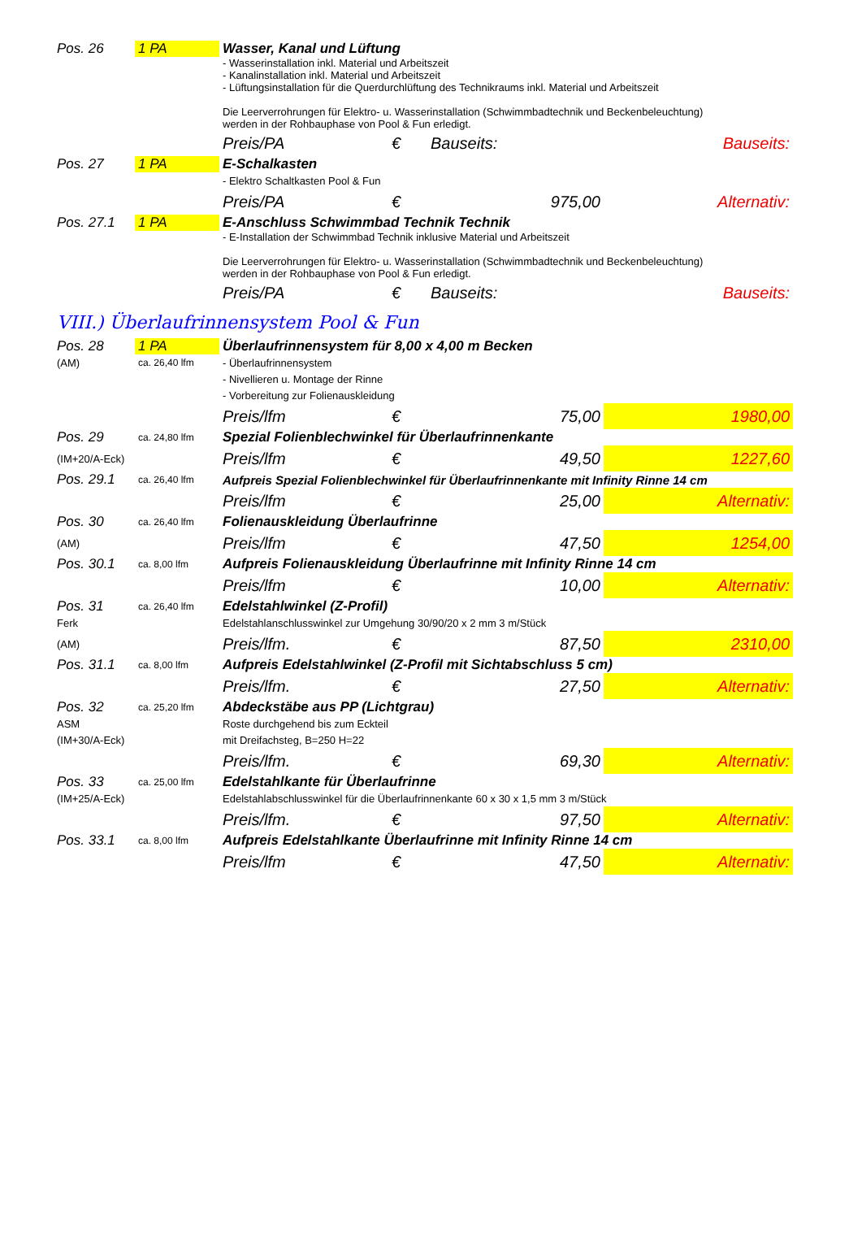| Pos. 26 | 1 PA | Wasser, Kanal und Lüftung | | | |
| | | - Wasserinstallation inkl. Material und Arbeitszeit - Kanalinstallation inkl. Material und Arbeitszeit - Lüftungsinstallation für die Querdurchlüftung des Technikraums inkl. Material und Arbeitszeit Die Leerverrohrungen für Elektro- u. Wasserinstallation (Schwimmbadtechnik und Beckenbeleuchtung) werden in der Rohbauphase von Pool & Fun erledigt. | | | |
| | | Preis/PA | € | Bauseits: | Bauseits: |
| Pos. 27 | 1 PA | E-Schalkasten | | | |
| | | - Elektro Schaltkasten Pool & Fun | | | |
| | | Preis/PA | € | 975,00 | Alternativ: |
| Pos. 27.1 | 1 PA | E-Anschluss Schwimmbad Technik Technik | | | |
| | | - E-Installation der Schwimmbad Technik inklusive Material und Arbeitszeit Die Leerverrohrungen für Elektro- u. Wasserinstallation (Schwimmbadtechnik und Beckenbeleuchtung) werden in der Rohbauphase von Pool & Fun erledigt. | | | |
| | | Preis/PA | € | Bauseits: | Bauseits: |
| VIII.) Überlaufrinnensystem Pool & Fun | | | | | |
| Pos. 28 | 1 PA | Überlaufrinnensystem für 8,00 x 4,00 m Becken | | | |
| (AM) | ca. 26,40 lfm | - Überlaufrinnensystem | | | |
| | | - Nivellieren u. Montage der Rinne | | | |
| | | - Vorbereitung zur Folienauskleidung | | | |
| | | Preis/lfm | € | 75,00 | 1980,00 |
| Pos. 29 | ca. 24,80 lfm | Spezial Folienblechwinkel für Überlaufrinnenkante | | | |
| (IM+20/A-Eck) | | Preis/lfm | € | 49,50 | 1227,60 |
| Pos. 29.1 | ca. 26,40 lfm | Aufpreis Spezial Folienblechwinkel für Überlaufrinnenkante mit Infinity Rinne 14 cm | | | |
| | | Preis/lfm | € | 25,00 | Alternativ: |
| Pos. 30 | ca. 26,40 lfm | Folienauskleidung Überlaufrinne | | | |
| (AM) | | Preis/lfm | € | 47,50 | 1254,00 |
| Pos. 30.1 | ca. 8,00 lfm | Aufpreis Folienauskleidung Überlaufrinne mit Infinity Rinne 14 cm | | | |
| | | Preis/lfm | € | 10,00 | Alternativ: |
| Pos. 31 | ca. 26,40 lfm | Edelstahlwinkel (Z-Profil) | | | |
| Ferk | | Edelstahlanschlusswinkel zur Umgehung 30/90/20 x 2 mm 3 m/Stück | | | |
| (AM) | | Preis/lfm. | € | 87,50 | 2310,00 |
| Pos. 31.1 | ca. 8,00 lfm | Aufpreis Edelstahlwinkel (Z-Profil mit Sichtabschluss 5 cm) | | | |
| | | Preis/lfm. | € | 27,50 | Alternativ: |
| Pos. 32 | ca. 25,20 lfm | Abdeckstäbe aus PP (Lichtgrau) | | | |
| ASM | | Roste durchgehend bis zum Eckteil | | | |
| (IM+30/A-Eck) | | mit Dreifachsteg, B=250 H=22 | | | |
| | | Preis/lfm. | € | 69,30 | Alternativ: |
| Pos. 33 | ca. 25,00 lfm | Edelstahlkante für Überlaufrinne | | | |
| (IM+25/A-Eck) | | Edelstahlabschlusswinkel für die Überlaufrinnenkante 60 x 30 x 1,5 mm 3 m/Stück | | | |
| | | Preis/lfm. | € | 97,50 | Alternativ: |
| Pos. 33.1 | ca. 8,00 lfm | Aufpreis Edelstahlkante Überlaufrinne mit Infinity Rinne 14 cm | | | |
| | | Preis/lfm | € | 47,50 | Alternativ: |